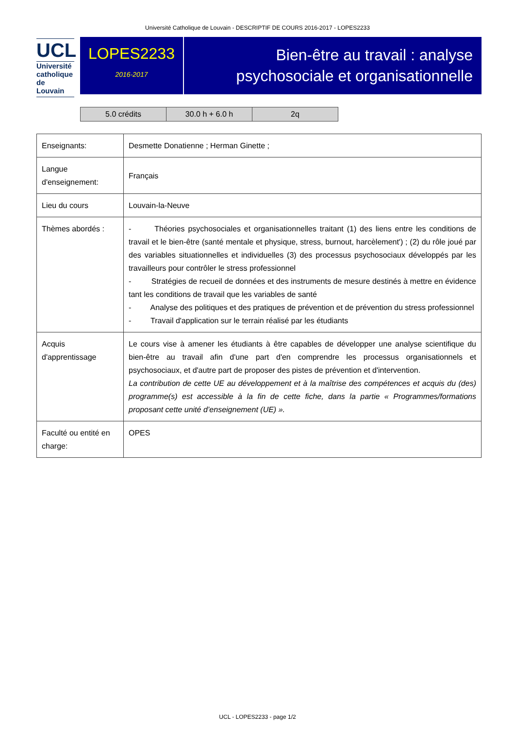Université Catholique de Louvain - DESCRIPTIF DE COURS 2016-2017 - LOPES2233
UCL
Université
catholique
de Louvain
LOPES2233
2016-2017
Bien-être au travail : analyse psychosociale et organisationnelle
| 5.0 crédits | 30.0 h + 6.0 h | 2q |
| Enseignants: | Desmette Donatienne ; Herman Ginette ; |
| Langue d'enseignement: | Français |
| Lieu du cours | Louvain-la-Neuve |
| Thèmes abordés : | - Théories psychosociales et organisationnelles traitant (1) des liens entre les conditions de travail et le bien-être (santé mentale et physique, stress, burnout, harcèlement') ; (2) du rôle joué par des variables situationnelles et individuelles (3) des processus psychosociaux développés par les travailleurs pour contrôler le stress professionnel - Stratégies de recueil de données et des instruments de mesure destinés à mettre en évidence tant les conditions de travail que les variables de santé - Analyse des politiques et des pratiques de prévention et de prévention du stress professionnel - Travail d'application sur le terrain réalisé par les étudiants |
| Acquis d'apprentissage | Le cours vise à amener les étudiants à être capables de développer une analyse scientifique du bien-être au travail afin d'une part d'en comprendre les processus organisationnels et psychosociaux, et d'autre part de proposer des pistes de prévention et d'intervention. La contribution de cette UE au développement et à la maîtrise des compétences et acquis du (des) programme(s) est accessible à la fin de cette fiche, dans la partie « Programmes/formations proposant cette unité d’enseignement (UE) ». |
| Faculté ou entité en charge: | OPES |
UCL - LOPES2233 - page 1/2